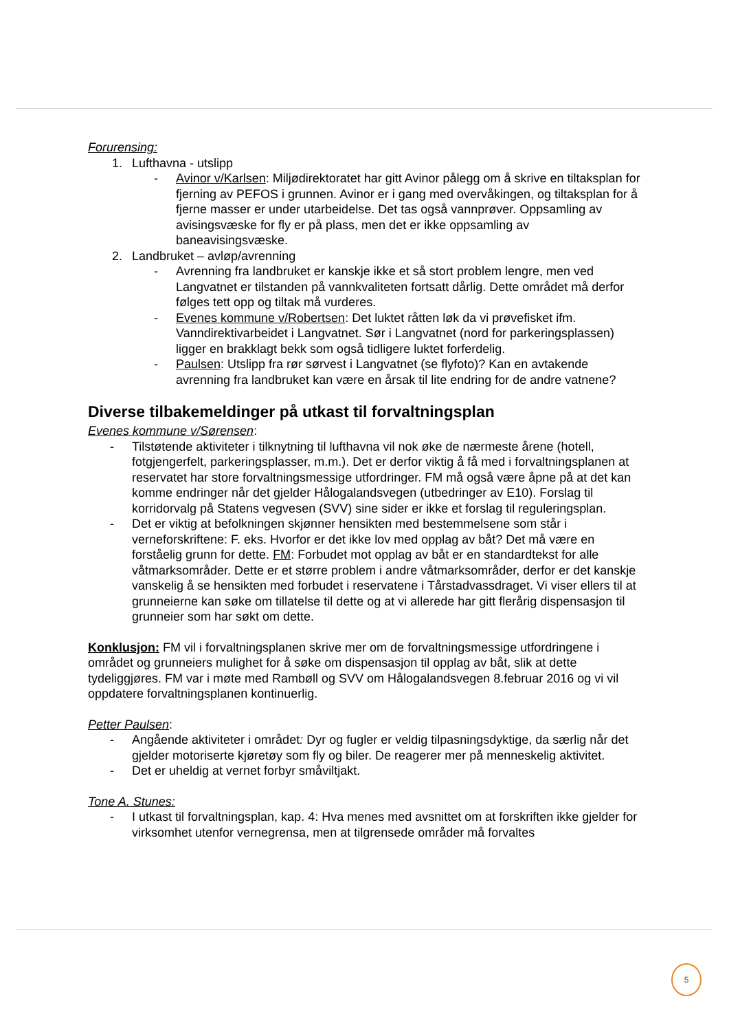Forurensing:
1. Lufthavna - utslipp
- Avinor v/Karlsen: Miljødirektoratet har gitt Avinor pålegg om å skrive en tiltaksplan for fjerning av PEFOS i grunnen. Avinor er i gang med overvåkingen, og tiltaksplan for å fjerne masser er under utarbeidelse. Det tas også vannprøver. Oppsamling av avisingsvæske for fly er på plass, men det er ikke oppsamling av baneavisingsvæske.
2. Landbruket – avløp/avrenning
- Avrenning fra landbruket er kanskje ikke et så stort problem lengre, men ved Langvatnet er tilstanden på vannkvaliteten fortsatt dårlig. Dette området må derfor følges tett opp og tiltak må vurderes.
- Evenes kommune v/Robertsen: Det luktet råtten løk da vi prøvefisket ifm. Vanndirektivarbeidet i Langvatnet. Sør i Langvatnet (nord for parkeringsplassen) ligger en brakklagt bekk som også tidligere luktet forferdelig.
- Paulsen: Utslipp fra rør sørvest i Langvatnet (se flyfoto)? Kan en avtakende avrenning fra landbruket kan være en årsak til lite endring for de andre vatnene?
Diverse tilbakemeldinger på utkast til forvaltningsplan
Evenes kommune v/Sørensen:
- Tilstøtende aktiviteter i tilknytning til lufthavna vil nok øke de nærmeste årene (hotell, fotgjengerfelt, parkeringsplasser, m.m.). Det er derfor viktig å få med i forvaltningsplanen at reservatet har store forvaltningsmessige utfordringer. FM må også være åpne på at det kan komme endringer når det gjelder Hålogalandsvegen (utbedringer av E10). Forslag til korridorvalg på Statens vegvesen (SVV) sine sider er ikke et forslag til reguleringsplan.
- Det er viktig at befolkningen skjønner hensikten med bestemmelsene som står i verneforskriftene: F. eks. Hvorfor er det ikke lov med opplag av båt? Det må være en forståelig grunn for dette. FM: Forbudet mot opplag av båt er en standardtekst for alle våtmarksområder. Dette er et større problem i andre våtmarksområder, derfor er det kanskje vanskelig å se hensikten med forbudet i reservatene i Tårstadvassdraget. Vi viser ellers til at grunneierne kan søke om tillatelse til dette og at vi allerede har gitt flerårig dispensasjon til grunneier som har søkt om dette.
Konklusjon: FM vil i forvaltningsplanen skrive mer om de forvaltningsmessige utfordringene i området og grunneiers mulighet for å søke om dispensasjon til opplag av båt, slik at dette tydeliggjøres. FM var i møte med Rambøll og SVV om Hålogalandsvegen 8.februar 2016 og vi vil oppdatere forvaltningsplanen kontinuerlig.
Petter Paulsen:
- Angående aktiviteter i området: Dyr og fugler er veldig tilpasningsdyktige, da særlig når det gjelder motoriserte kjøretøy som fly og biler. De reagerer mer på menneskelig aktivitet.
- Det er uheldig at vernet forbyr småviltjakt.
Tone A. Stunes:
- I utkast til forvaltningsplan, kap. 4: Hva menes med avsnittet om at forskriften ikke gjelder for virksomhet utenfor vernegrensa, men at tilgrensede områder må forvaltes
5